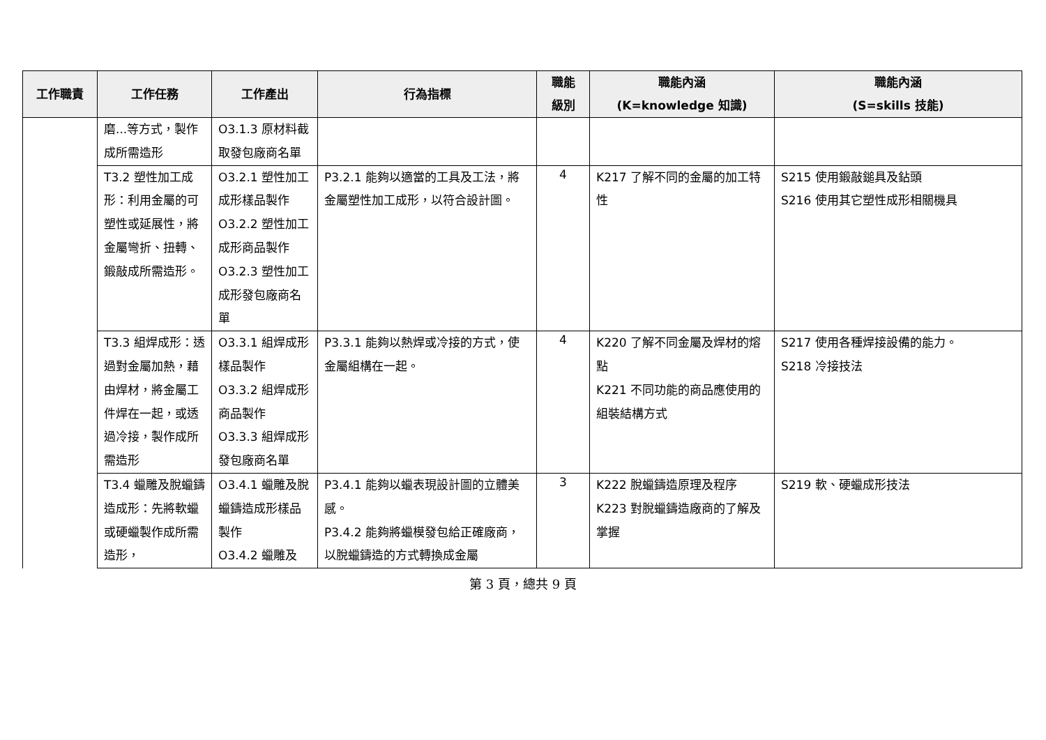| 工作職責 | 工作任務 | 工作產出 | 行為指標 | 職能 級別 | 職能內涵 (K=knowledge 知識) | 職能內涵 (S=skills 技能) |
| --- | --- | --- | --- | --- | --- | --- |
| | 磨...等方式，製作成所需造形 | O3.1.3 原材料截取發包廠商名單 | | | | |
| | T3.2 塑性加工成形：利用金屬的可塑性或延展性，將金屬彎折、扭轉、鍛敲成所需造形。 | O3.2.1 塑性加工成形樣品製作 O3.2.2 塑性加工成形商品製作 O3.2.3 塑性加工成形發包廠商名單 | P3.2.1 能夠以適當的工具及工法，將金屬塑性加工成形，以符合設計圖。 | 4 | K217 了解不同的金屬的加工特性 | S215 使用鍛敲鎚具及鉆頭 S216 使用其它塑性成形相關機具 |
| | T3.3 組焊成形：透過對金屬加熱，藉由焊材，將金屬工件焊在一起，或透過冷接，製作成所需造形 | O3.3.1 組焊成形樣品製作 O3.3.2 組焊成形商品製作 O3.3.3 組焊成形發包廠商名單 | P3.3.1 能夠以熱焊或冷接的方式，使金屬組構在一起。 | 4 | K220 了解不同金屬及焊材的熔點 K221 不同功能的商品應使用的組裝結構方式 | S217 使用各種焊接設備的能力。 S218 冷接技法 |
| | T3.4 蠟雕及脫蠟鑄造成形：先將軟蠟或硬蠟製作成所需造形， | O3.4.1 蠟雕及脫蠟鑄造成形樣品製作 O3.4.2 蠟雕及 | P3.4.1 能夠以蠟表現設計圖的立體美感。 P3.4.2 能夠將蠟模發包給正確廠商，以脫蠟鑄造的方式轉換成金屬 | 3 | K222 脫蠟鑄造原理及程序 K223 對脫蠟鑄造廠商的了解及掌握 | S219 軟、硬蠟成形技法 |
第 3 頁，總共 9 頁